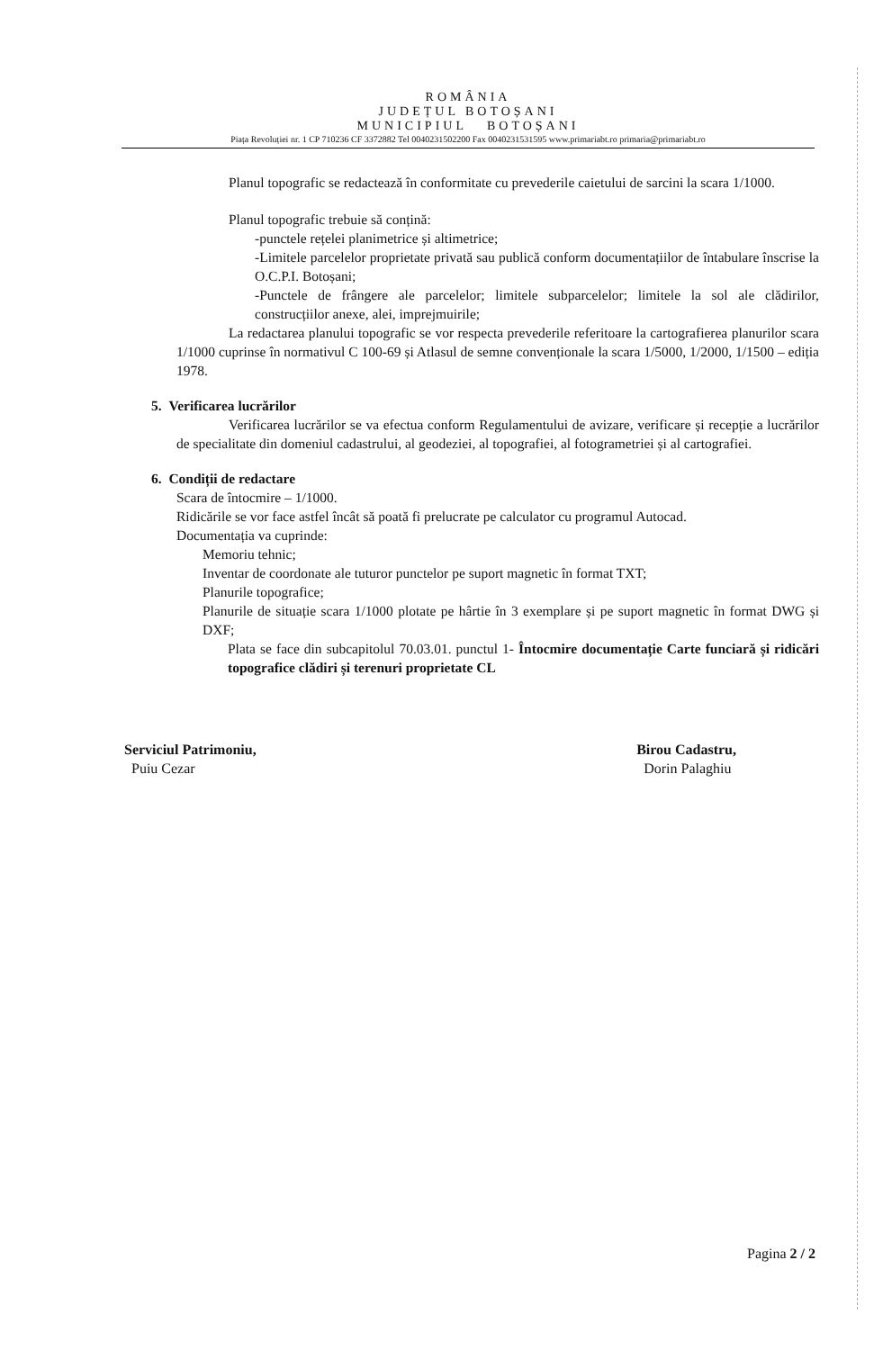ROMÂNIA
JUDEȚUL BOTOȘANI
MUNICIPIUL BOTOȘANI
Piața Revoluției nr. 1 CP 710236 CF 3372882 Tel 0040231502200 Fax 0040231531595 www.primariabt.ro primaria@primariabt.ro
Planul topografic se redactează în conformitate cu prevederile caietului de sarcini la scara 1/1000.
Planul topografic trebuie să conțină:
-punctele rețelei planimetrice și altimetrice;
-Limitele parcelelor proprietate privată sau publică conform documentațiilor de întabulare înscrise la O.C.P.I. Botoșani;
-Punctele de frângere ale parcelelor; limitele subparcelelor; limitele la sol ale clădirilor, construcțiilor anexe, alei, imprejmuirile;
La redactarea planului topografic se vor respecta prevederile referitoare la cartografierea planurilor scara 1/1000 cuprinse în normativul C 100-69 și Atlasul de semne convenționale la scara 1/5000, 1/2000, 1/1500 – ediția 1978.
5. Verificarea lucrărilor
Verificarea lucrărilor se va efectua conform Regulamentului de avizare, verificare și recepție a lucrărilor de specialitate din domeniul cadastrului, al geodeziei, al topografiei, al fotogrametriei și al cartografiei.
6. Condiții de redactare
Scara de întocmire – 1/1000.
Ridicările se vor face astfel încât să poată fi prelucrate pe calculator cu programul Autocad.
Documentația va cuprinde:
Memoriu tehnic;
Inventar de coordonate ale tuturor punctelor pe suport magnetic în format TXT;
Planurile topografice;
Planurile de situație scara 1/1000 plotate pe hârtie în 3 exemplare și pe suport magnetic în format DWG și DXF;
Plata se face din subcapitolul 70.03.01. punctul 1- Întocmire documentație Carte funciară și ridicări topografice clădiri și terenuri proprietate CL
Serviciul Patrimoniu,
Puiu Cezar
Birou Cadastru,
Dorin Palaghiu
Pagina 2 / 2